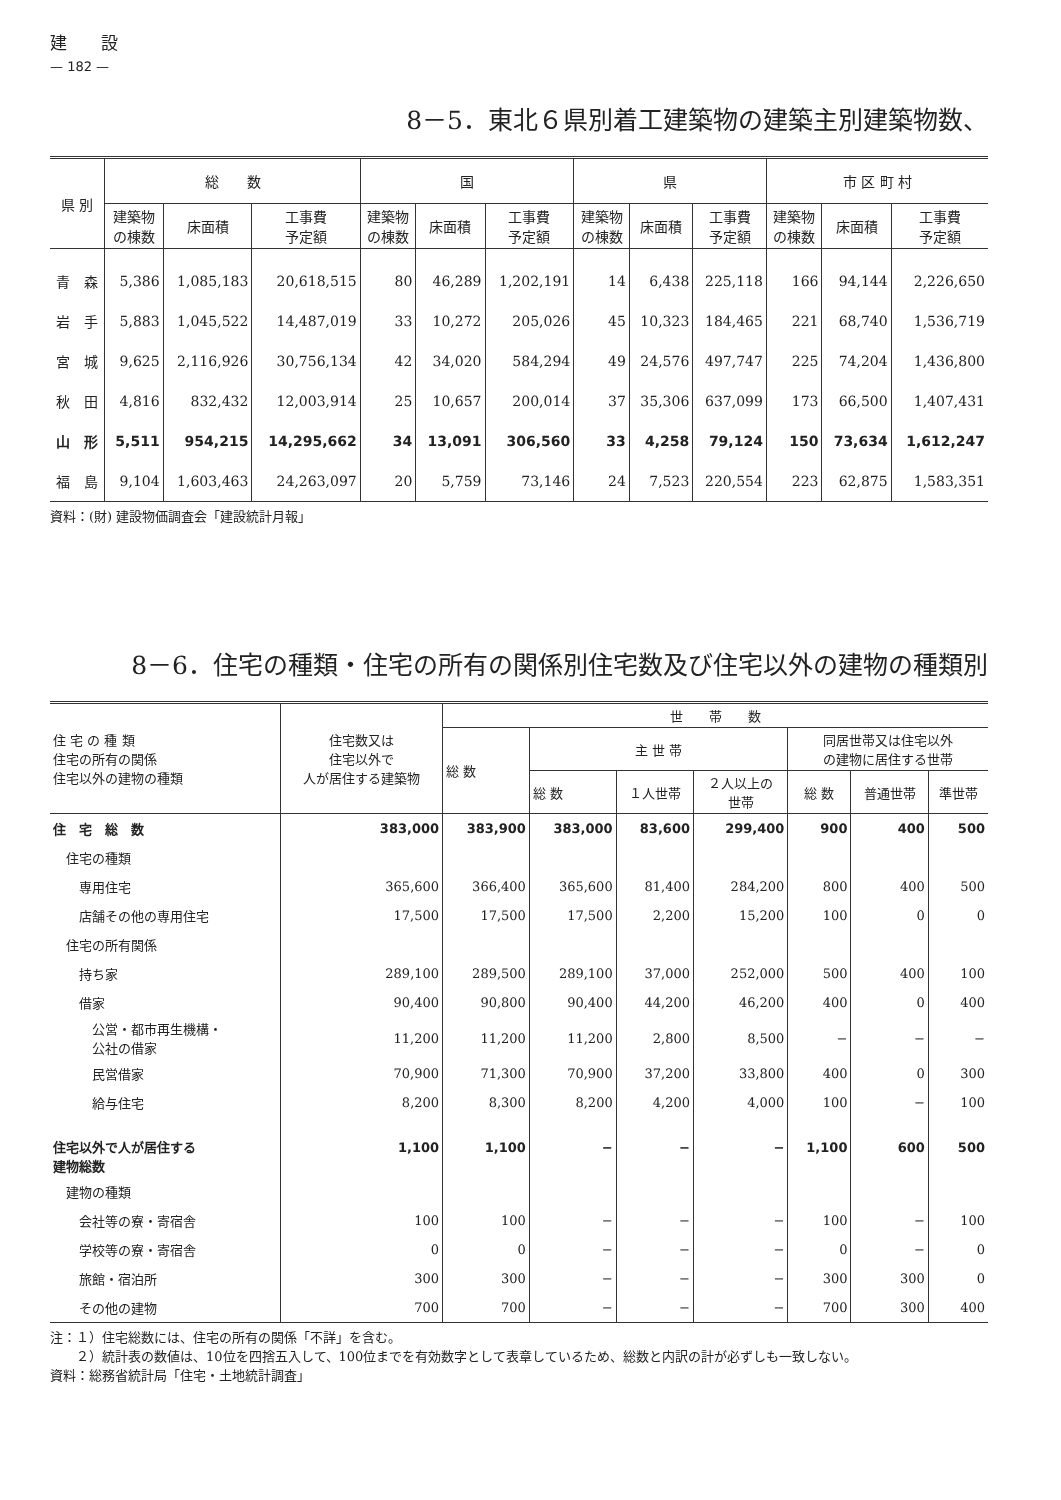建　　設
— 182 —
8－5．東北６県別着工建築物の建築主別建築物数、
| 県 別 | 総 数 | | | 国 | | | 県 | | | 市 区 町 村 | | |
| --- | --- | --- | --- | --- | --- | --- | --- | --- | --- | --- | --- | --- |
| | 建築物 の棟数 | 床面積 | 工事費 予定額 | 建築物 の棟数 | 床面積 | 工事費 予定額 | 建築物 の棟数 | 床面積 | 工事費 予定額 | 建築物 の棟数 | 床面積 | 工事費 予定額 |
| 青 森 | 5,386 | 1,085,183 | 20,618,515 | 80 | 46,289 | 1,202,191 | 14 | 6,438 | 225,118 | 166 | 94,144 | 2,226,650 |
| 岩 手 | 5,883 | 1,045,522 | 14,487,019 | 33 | 10,272 | 205,026 | 45 | 10,323 | 184,465 | 221 | 68,740 | 1,536,719 |
| 宮 城 | 9,625 | 2,116,926 | 30,756,134 | 42 | 34,020 | 584,294 | 49 | 24,576 | 497,747 | 225 | 74,204 | 1,436,800 |
| 秋 田 | 4,816 | 832,432 | 12,003,914 | 25 | 10,657 | 200,014 | 37 | 35,306 | 637,099 | 173 | 66,500 | 1,407,431 |
| 山 形 | 5,511 | 954,215 | 14,295,662 | 34 | 13,091 | 306,560 | 33 | 4,258 | 79,124 | 150 | 73,634 | 1,612,247 |
| 福 島 | 9,104 | 1,603,463 | 24,263,097 | 20 | 5,759 | 73,146 | 24 | 7,523 | 220,554 | 223 | 62,875 | 1,583,351 |
資料：(財) 建設物価調査会「建設統計月報」
8－6．住宅の種類・住宅の所有の関係別住宅数及び住宅以外の建物の種類別
| 住 宅 の 種 類 住宅の所有の関係 住宅以外の建物の種類 | 住宅数又は 住宅以外で 人が居住する建築物 | 世 帯 数 | | | | | | |
| --- | --- | --- | --- | --- | --- | --- | --- | --- |
| | | 総 数 | 主 世 帯 | | | 同居世帯又は住宅以外 の建物に居住する世帯 | | |
| | | | 総 数 | １人世帯 | ２人以上の 世帯 | 総 数 | 普通世帯 | 準世帯 |
| 住 宅 総 数 | 383,000 | 383,900 | 383,000 | 83,600 | 299,400 | 900 | 400 | 500 |
| 住宅の種類 | | | | | | | | |
| 専用住宅 | 365,600 | 366,400 | 365,600 | 81,400 | 284,200 | 800 | 400 | 500 |
| 店舗その他の専用住宅 | 17,500 | 17,500 | 17,500 | 2,200 | 15,200 | 100 | 0 | 0 |
| 住宅の所有関係 | | | | | | | | |
| 持ち家 | 289,100 | 289,500 | 289,100 | 37,000 | 252,000 | 500 | 400 | 100 |
| 借家 | 90,400 | 90,800 | 90,400 | 44,200 | 46,200 | 400 | 0 | 400 |
| 公営・都市再生機構・ 公社の借家 | 11,200 | 11,200 | 11,200 | 2,800 | 8,500 | − | − | − |
| 民営借家 | 70,900 | 71,300 | 70,900 | 37,200 | 33,800 | 400 | 0 | 300 |
| 給与住宅 | 8,200 | 8,300 | 8,200 | 4,200 | 4,000 | 100 | − | 100 |
| 住宅以外で人が居住する 建物総数 | 1,100 | 1,100 | − | − | − | 1,100 | 600 | 500 |
| 建物の種類 | | | | | | | | |
| 会社等の寮・寄宿舎 | 100 | 100 | − | − | − | 100 | − | 100 |
| 学校等の寮・寄宿舎 | 0 | 0 | − | − | − | 0 | − | 0 |
| 旅館・宿泊所 | 300 | 300 | − | − | − | 300 | 300 | 0 |
| その他の建物 | 700 | 700 | − | − | − | 700 | 300 | 400 |
注：１）住宅総数には、住宅の所有の関係「不詳」を含む。
　　２）統計表の数値は、10位を四捨五入して、100位までを有効数字として表章しているため、総数と内訳の計が必ずしも一致しない。
資料：総務省統計局「住宅・土地統計調査」